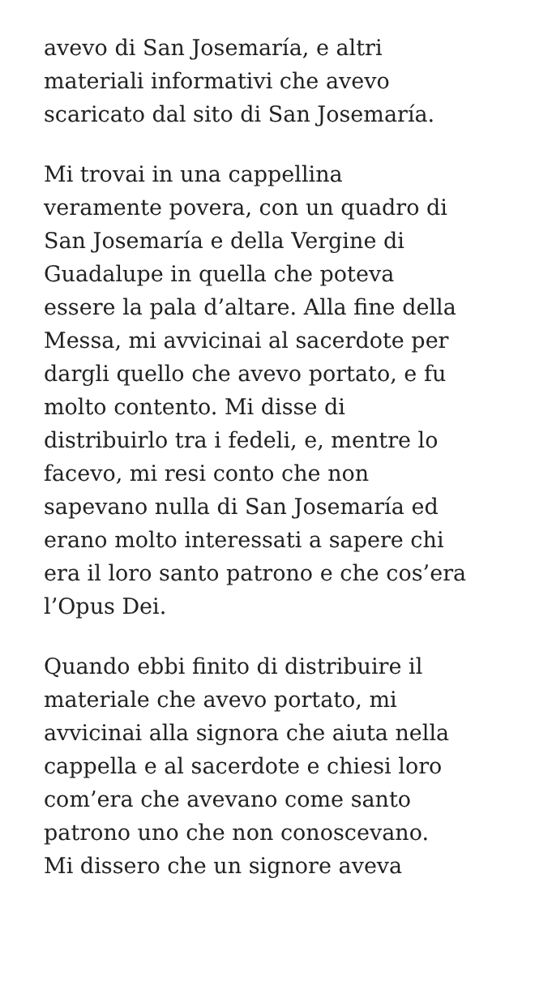avevo di San Josemaría, e altri
materiali informativi che avevo
scaricato dal sito di San Josemaría.
Mi trovai in una cappellina
veramente povera, con un quadro di
San Josemaría e della Vergine di
Guadalupe in quella che poteva
essere la pala d’altare. Alla fine della
Messa, mi avvicinai al sacerdote per
dargli quello che avevo portato, e fu
molto contento. Mi disse di
distribuirlo tra i fedeli, e, mentre lo
facevo, mi resi conto che non
sapevano nulla di San Josemaría ed
erano molto interessati a sapere chi
era il loro santo patrono e che cos’era
l’Opus Dei.
Quando ebbi finito di distribuire il
materiale che avevo portato, mi
avvicinai alla signora che aiuta nella
cappella e al sacerdote e chiesi loro
com’era che avevano come santo
patrono uno che non conoscevano.
Mi dissero che un signore aveva